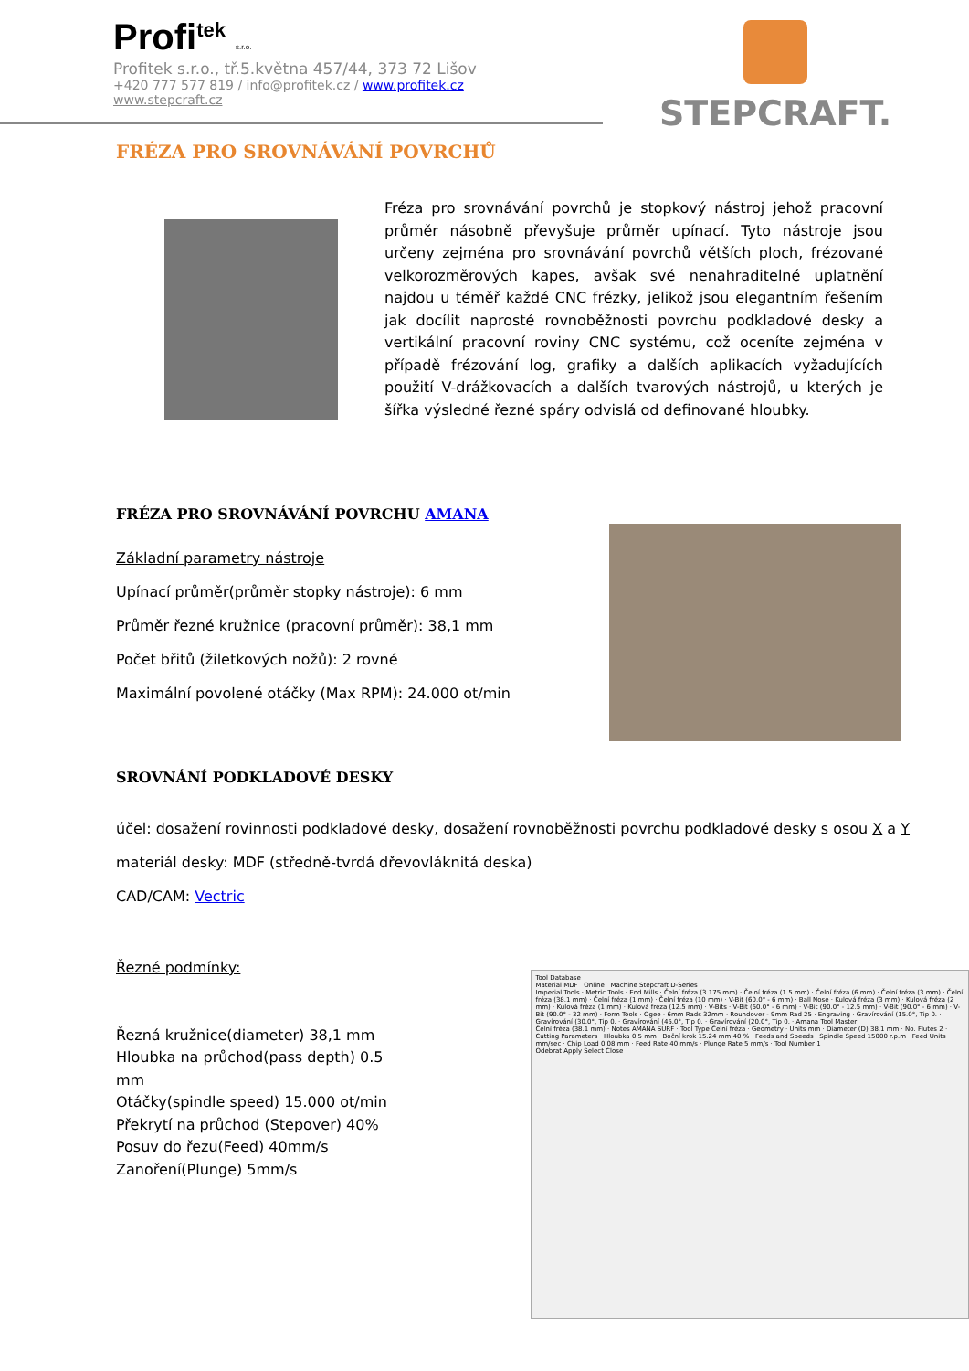Profi<sup>tek</sup> s.r.o.
Profitek s.r.o., tř.5.května 457/44, 373 72 Lišov
+420 777 577 819 / info@profitek.cz / www.profitek.cz
www.stepcraft.cz
STEPCRAFT.
FRÉZA PRO SROVNÁVÁNÍ POVRCHŮ
Fréza pro srovnávání povrchů je stopkový nástroj jehož pracovní průměr násobně převyšuje průměr upínací. Tyto nástroje jsou určeny zejména pro srovnávání povrchů větších ploch, frézované velkorozměrových kapes, avšak své nenahraditelné uplatnění najdou u téměř každé CNC frézky, jelikož jsou elegantním řešením jak docílit naprosté rovnoběžnosti povrchu podkladové desky a vertikální pracovní roviny CNC systému, což oceníte zejména v případě frézování log, grafiky a dalších aplikacích vyžadujících použití V-drážkovacích a dalších tvarových nástrojů, u kterých je šířka výsledné řezné spáry odvislá od definované hloubky.
FRÉZA PRO SROVNÁVÁNÍ POVRCHU AMANA
Základní parametry nástroje
Upínací průměr(průměr stopky nástroje): 6 mm
Průměr řezné kružnice (pracovní průměr): 38,1 mm
Počet břitů (žiletkových nožů): 2 rovné
Maximální povolené otáčky (Max RPM): 24.000 ot/min
SROVNÁNÍ PODKLADOVÉ DESKY
účel: dosažení rovinnosti podkladové desky, dosažení rovnoběžnosti povrchu podkladové desky s osou X a Y
materiál desky: MDF (středně-tvrdá dřevovláknitá deska)
CAD/CAM: Vectric
Řezné podmínky:
Řezná kružnice(diameter) 38,1 mm
Hloubka na průchod(pass depth) 0.5 mm
Otáčky(spindle speed) 15.000 ot/min
Překrytí na průchod (Stepover) 40%
Posuv do řezu(Feed) 40mm/s
Zanoření(Plunge) 5mm/s
Tool Database
Material MDF Online Machine Stepcraft D-Series
Imperial Tools · Metric Tools · End Mills · Čelní fréza (3.175 mm) · Čelní fréza (1.5 mm) · Čelní fréza (6 mm) · Čelní fréza (3 mm) · Čelní fréza (38.1 mm) · Čelní fréza (1 mm) · Čelní fréza (10 mm) · V-Bit (60.0° - 6 mm) · Ball Nose · Kulová fréza (3 mm) · Kulová fréza (2 mm) · Kulová fréza (1 mm) · Kulová fréza (12.5 mm) · V-Bits · V-Bit (60.0° - 6 mm) · V-Bit (90.0° - 12.5 mm) · V-Bit (90.0° - 6 mm) · V-Bit (90.0° - 32 mm) · Form Tools · Ogee - 6mm Rads 32mm · Roundover - 9mm Rad 25 · Engraving · Gravírování (15.0°, Tip 0. · Gravírování (30.0°, Tip 0. · Gravírování (45.0°, Tip 0. · Gravírování (20.0°, Tip 0. · Amana Tool Master
Čelní fréza (38.1 mm) · Notes AMANA SURF · Tool Type Čelní fréza · Geometry · Units mm · Diameter (D) 38.1 mm · No. Flutes 2 · Cutting Parameters · Hloubka 0.5 mm · Boční krok 15.24 mm 40 % · Feeds and Speeds · Spindle Speed 15000 r.p.m · Feed Units mm/sec · Chip Load 0.08 mm · Feed Rate 40 mm/s · Plunge Rate 5 mm/s · Tool Number 1
Odebrat Apply Select Close